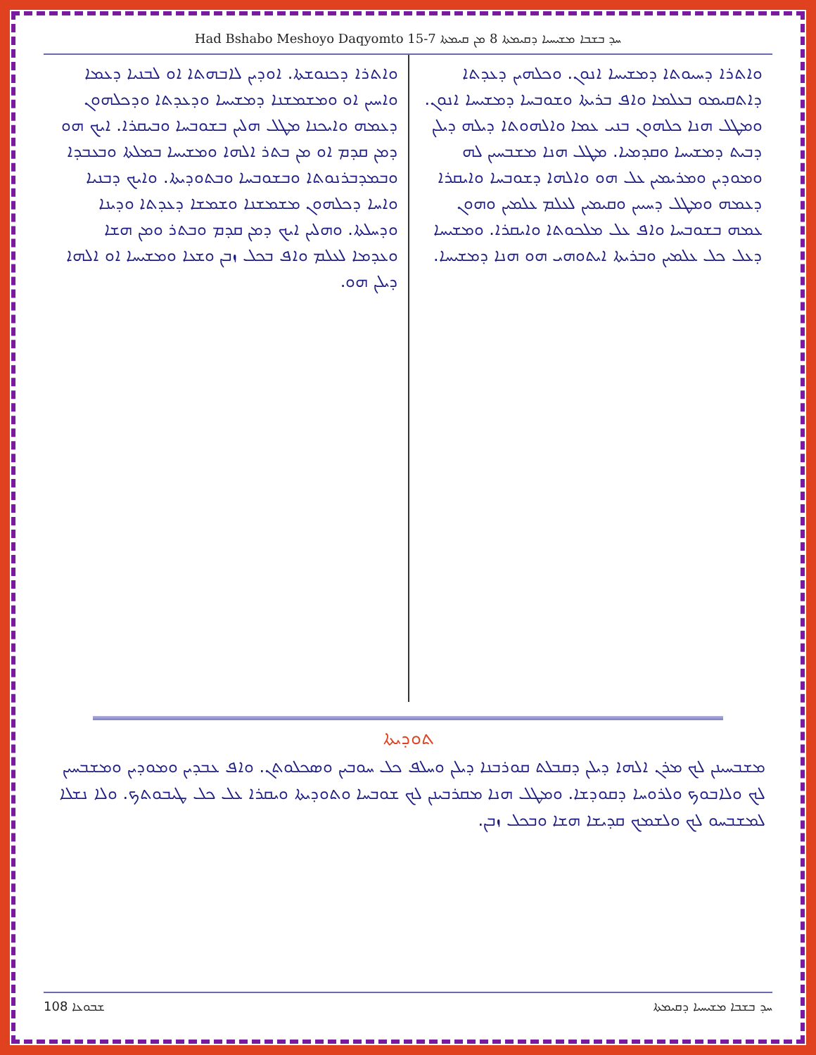Had Bshabo Meshoyo Daqyomto 15-7 ܚܕ ܒܫܒܐ ܡܫܝܚܝܐ ܕܩܝܡܬܐ 8 ܡܢ ܩܝܡܬܐ
ܘܐܬܪܐ ܕܚܝܘܬܐ ܕܡܫܝܚܐ ܐܢܘܢ. ܘܟܠܗܝܢ ܕܥܕܬܐ ܕܐܬܩܝܡܘ ܒܥܠܡܐ ܘܐܦ ܒܪܝܬܐ ܘܫܘܒܚܐ ܕܡܫܝܚܐ ܐܢܘܢ. ܘܡܛܠ ܗܢܐ ܟܠܗܘܢ ܒܢܝ ܥܡܐ ܘܐܠܗܘܬܐ ܕܝܠܗ ܕܝܠܢ ܕܒܝܬ ܕܡܫܝܚܐ ܘܩܕܡܝܐ. ܡܛܠ ܗܢܐ ܡܫܒܚܝܢ ܠܗ ܘܡܘܕܝܢ ܘܡܪܝܡܝܢ ܥܠ ܗܘ ܘܐܠܗܐ ܕܫܘܒܚܐ ܘܐܝܩܪܐ ܕܥܡܗ ܘܡܛܠ ܕܚܝܝܢ ܘܩܝܡܝܢ ܠܥܠܡ ܥܠܡܝܢ ܘܗܘܢ ܥܡܗ ܒܫܘܒܚܐ ܘܐܦ ܥܠ ܡܠܟܘܬܐ ܘܐܝܩܪܐ. ܘܡܫܝܚܐ ܕܥܠ ܟܠ ܥܠܡܝܢ ܘܒܪܝܬܐ ܐܝܬܘܗܝ ܗܘ ܗܢܐ ܕܡܫܝܚܐ.
ܘܐܬܪܐ ܕܟܢܘܫܬܐ. ܐܘܕܝܢ ܠܐܒܗܬܐ ܐܘ ܠܒܢܝܐ ܕܥܡܐ ܘܐܚܝܢ ܐܘ ܘܡܫܡܫܢܐ ܕܡܫܝܚܐ ܘܕܥܕܬܐ ܘܕܟܠܗܘܢ ܕܥܡܗ ܘܐܝܟܢܐ ܡܛܠ ܗܠܝܢ ܒܫܘܒܚܐ ܘܒܝܩܪܐ. ܐܝܟ ܗܘ ܕܡܢ ܩܕܡ ܐܘ ܡܢ ܒܬܪ ܐܠܗܐ ܘܡܫܝܚܐ ܒܡܠܬܐ ܘܒܥܒܕܐ ܘܒܡܕܒܪܢܘܬܐ ܘܒܫܘܒܚܐ ܘܒܬܘܕܝܬܐ. ܘܐܝܟ ܕܒܢܝܐ ܘܐܚܐ ܕܟܠܗܘܢ ܡܫܡܫܢܐ ܘܫܡܫܐ ܕܥܕܬܐ ܘܕܝܢܐ ܘܕܚܠܬܐ. ܘܗܠܝܢ ܐܝܟ ܕܡܢ ܩܕܡ ܘܒܬܪ ܘܡܢ ܗܫܐ ܘܥܕܡܐ ܠܥܠܡ ܘܐܦ ܒܟܠ ܙܒܢ ܘܫܥܐ ܘܡܫܝܚܐ ܐܘ ܐܠܗܐ ܕܝܠܢ ܗܘ.
ܬܘܕܝܬܐ
ܡܫܒܚܝܢܢ ܠܟ ܡܪܢ ܐܠܗܐ ܕܝܠܢ ܕܩܒܠܬ ܩܘܪܒܢܐ ܕܝܠܢ ܘܚܠܦ ܟܠ ܚܘܒܝܢ ܘܣܟܠܘܬܢ. ܘܐܦ ܥܒܕܝܢ ܘܡܘܕܝܢ ܘܡܫܒܚܝܢ ܠܟ ܘܠܐܒܘܟ ܘܠܪܘܚܐ ܕܩܘܕܫܐ. ܘܡܛܠ ܗܢܐ ܡܩܪܒܝܢܢ ܠܟ ܫܘܒܚܐ ܘܬܘܕܝܬܐ ܘܝܩܪܐ ܥܠ ܟܠ ܛܝܒܘܬܟ. ܘܠܐ ܢܫܠܐ ܠܡܫܒܚܘ ܠܟ ܘܠܫܡܟ ܩܕܝܫܐ ܗܫܐ ܘܒܟܠ ܙܒܢ.
ܫܒܘܥܐ 108 ܚܕ ܒܫܒܐ ܡܫܝܚܝܐ ܕܩܝܡܬܐ